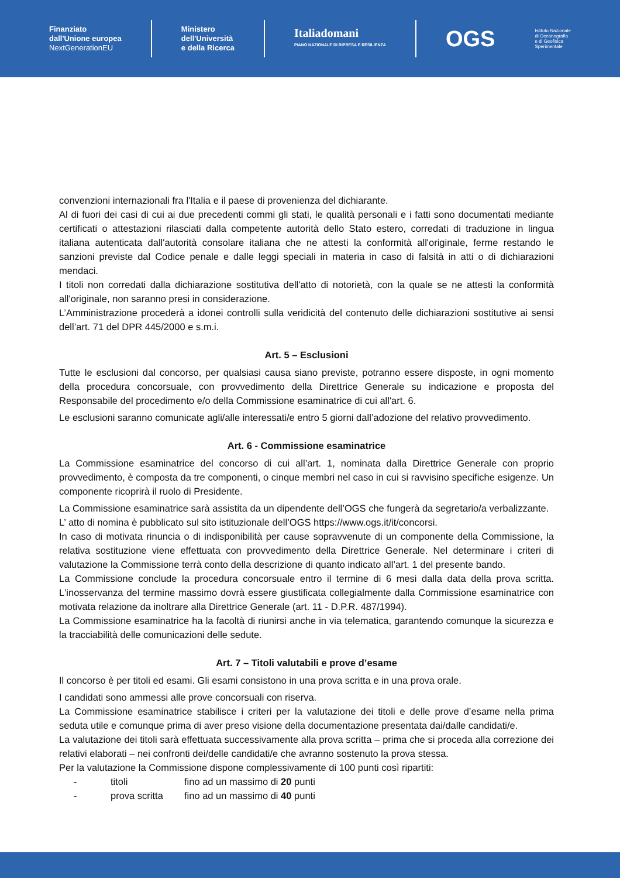Finanziato
dall'Unione europea
NextGenerationEU
Ministero
dell'Università
e della Ricerca
Italiadomani
PIANO NAZIONALE DI RIPRESA E RESILIENZA
OGS
Istituto Nazionale
di Oceanografia
e di Geofisica
Sperimentale
convenzioni internazionali fra l'Italia e il paese di provenienza del dichiarante.
Al di fuori dei casi di cui ai due precedenti commi gli stati, le qualità personali e i fatti sono documentati mediante certificati o attestazioni rilasciati dalla competente autorità dello Stato estero, corredati di traduzione in lingua italiana autenticata dall'autorità consolare italiana che ne attesti la conformità all'originale, ferme restando le sanzioni previste dal Codice penale e dalle leggi speciali in materia in caso di falsità in atti o di dichiarazioni mendaci.
I titoli non corredati dalla dichiarazione sostitutiva dell'atto di notorietà, con la quale se ne attesti la conformità all'originale, non saranno presi in considerazione.
L’Amministrazione procederà a idonei controlli sulla veridicità del contenuto delle dichiarazioni sostitutive ai sensi dell’art. 71 del DPR 445/2000 e s.m.i.
Art. 5 – Esclusioni
Tutte le esclusioni dal concorso, per qualsiasi causa siano previste, potranno essere disposte, in ogni momento della procedura concorsuale, con provvedimento della Direttrice Generale su indicazione e proposta del Responsabile del procedimento e/o della Commissione esaminatrice di cui all'art. 6.
Le esclusioni saranno comunicate agli/alle interessati/e entro 5 giorni dall’adozione del relativo provvedimento.
Art. 6 - Commissione esaminatrice
La Commissione esaminatrice del concorso di cui all’art. 1, nominata dalla Direttrice Generale con proprio provvedimento, è composta da tre componenti, o cinque membri nel caso in cui si ravvisino specifiche esigenze. Un componente ricoprirà il ruolo di Presidente.
La Commissione esaminatrice sarà assistita da un dipendente dell’OGS che fungerà da segretario/a verbalizzante.
L’ atto di nomina è pubblicato sul sito istituzionale dell’OGS https://www.ogs.it/it/concorsi.
In caso di motivata rinuncia o di indisponibilità per cause sopravvenute di un componente della Commissione, la relativa sostituzione viene effettuata con provvedimento della Direttrice Generale. Nel determinare i criteri di valutazione la Commissione terrà conto della descrizione di quanto indicato all’art. 1 del presente bando.
La Commissione conclude la procedura concorsuale entro il termine di 6 mesi dalla data della prova scritta. L'inosservanza del termine massimo dovrà essere giustificata collegialmente dalla Commissione esaminatrice con motivata relazione da inoltrare alla Direttrice Generale (art. 11 - D.P.R. 487/1994).
La Commissione esaminatrice ha la facoltà di riunirsi anche in via telematica, garantendo comunque la sicurezza e la tracciabilità delle comunicazioni delle sedute.
Art. 7 – Titoli valutabili e prove d’esame
Il concorso è per titoli ed esami. Gli esami consistono in una prova scritta e in una prova orale.
I candidati sono ammessi alle prove concorsuali con riserva.
La Commissione esaminatrice stabilisce i criteri per la valutazione dei titoli e delle prove d’esame nella prima seduta utile e comunque prima di aver preso visione della documentazione presentata dai/dalle candidati/e.
La valutazione dei titoli sarà effettuata successivamente alla prova scritta – prima che si proceda alla correzione dei relativi elaborati – nei confronti dei/delle candidati/e che avranno sostenuto la prova stessa.
Per la valutazione la Commissione dispone complessivamente di 100 punti così ripartiti:
- titoli fino ad un massimo di 20 punti
- prova scritta fino ad un massimo di 40 punti